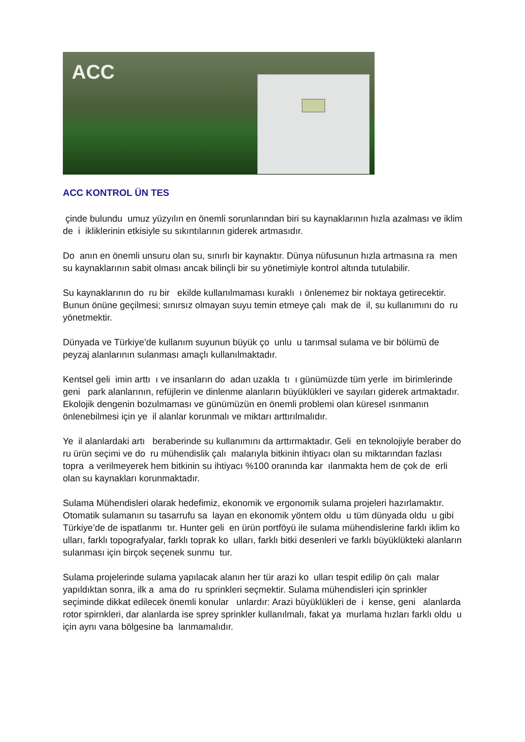ACC
ACC KONTROL ÜN TES
çinde bulundu umuz yüzyılın en önemli sorunlarından biri su kaynaklarının hızla azalması ve iklim de i ikliklerinin etkisiyle su sıkıntılarının giderek artmasıdır.
Do anın en önemli unsuru olan su, sınırlı bir kaynaktır. Dünya nüfusunun hızla artmasına ra men su kaynaklarının sabit olması ancak bilinçli bir su yönetimiyle kontrol altında tutulabilir.
Su kaynaklarının do ru bir ekilde kullanılmaması kuraklı ı önlenemez bir noktaya getirecektir. Bunun önüne geçilmesi; sınırsız olmayan suyu temin etmeye çalı mak de il, su kullanımını do ru yönetmektir.
Dünyada ve Türkiye’de kullanım suyunun büyük ço unlu u tarımsal sulama ve bir bölümü de peyzaj alanlarının sulanması amaçlı kullanılmaktadır.
Kentsel geli imin arttı ı ve insanların do adan uzakla tı ı günümüzde tüm yerle im birimlerinde geni park alanlarının, refüjlerin ve dinlenme alanların büyüklükleri ve sayıları giderek artmaktadır. Ekolojik dengenin bozulmaması ve günümüzün en önemli problemi olan küresel ısınmanın önlenebilmesi için ye il alanlar korunmalı ve miktarı arttırılmalıdır.
Ye il alanlardaki artı beraberinde su kullanımını da arttırmaktadır. Geli en teknolojiyle beraber do ru ürün seçimi ve do ru mühendislik çalı malarıyla bitkinin ihtiyacı olan su miktarından fazlası topra a verilmeyerek hem bitkinin su ihtiyacı %100 oranında kar ılanmakta hem de çok de erli olan su kaynakları korunmaktadır.
Sulama Mühendisleri olarak hedefimiz, ekonomik ve ergonomik sulama projeleri hazırlamaktır. Otomatik sulamanın su tasarrufu sa layan en ekonomik yöntem oldu u tüm dünyada oldu u gibi Türkiye’de de ispatlanmı tır. Hunter geli en ürün portföyü ile sulama mühendislerine farklı iklim ko ulları, farklı topografyalar, farklı toprak ko ulları, farklı bitki desenleri ve farklı büyüklükteki alanların sulanması için birçok seçenek sunmu tur.
Sulama projelerinde sulama yapılacak alanın her tür arazi ko ulları tespit edilip ön çalı malar yapıldıktan sonra, ilk a ama do ru sprinkleri seçmektir. Sulama mühendisleri için sprinkler seçiminde dikkat edilecek önemli konular unlardır: Arazi büyüklükleri de i kense, geni alanlarda rotor spirnkleri, dar alanlarda ise sprey sprinkler kullanılmalı, fakat ya murlama hızları farklı oldu u için aynı vana bölgesine ba lanmamalıdır.